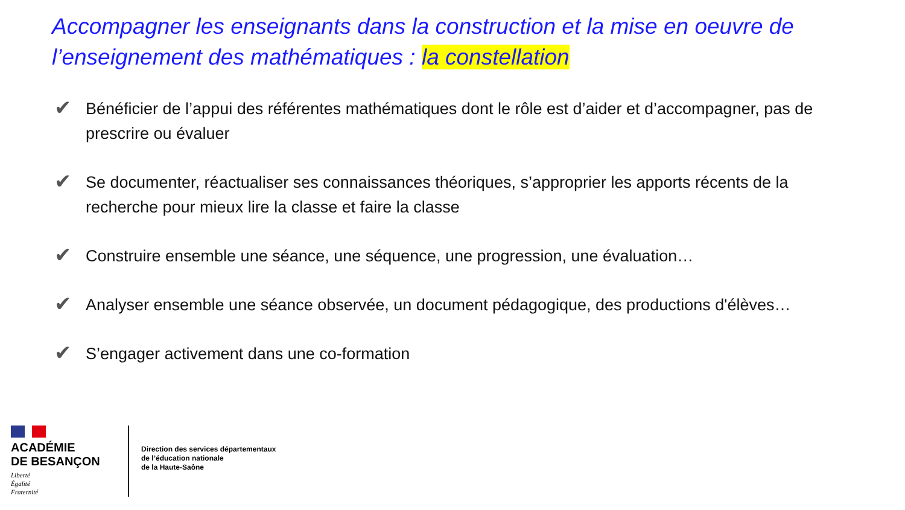Accompagner les enseignants dans la construction et la mise en oeuvre de l’enseignement des mathématiques : la constellation
✔ Bénéficier de l’appui des référentes mathématiques dont le rôle est d’aider et d’accompagner, pas de prescrire ou évaluer
✔ Se documenter, réactualiser ses connaissances théoriques, s’approprier les apports récents de la recherche pour mieux lire la classe et faire la classe
✔ Construire ensemble une séance, une séquence, une progression, une évaluation…
✔ Analyser ensemble une séance observée, un document pédagogique, des productions d'élèves…
✔ S’engager activement dans une co-formation
ACADÉMIE
DE BESANÇON
Liberté
Égalité
Fraternité
Direction des services départementaux
de l’éducation nationale
de la Haute-Saône